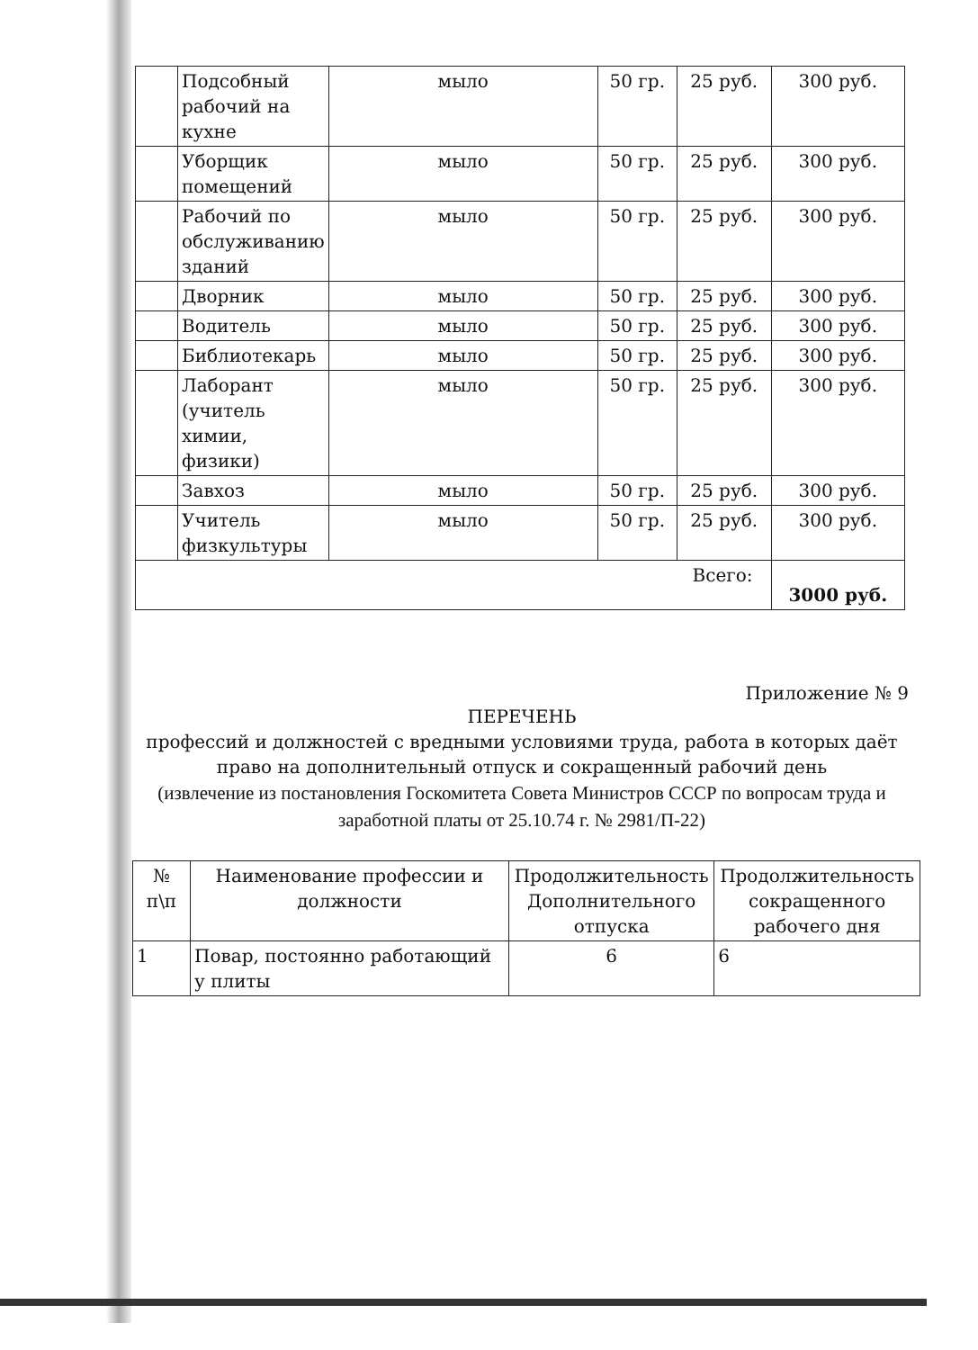| | Подсобный рабочий на кухне | мыло | 50 гр. | 25 руб. | 300 руб. |
| | Уборщик помещений | мыло | 50 гр. | 25 руб. | 300 руб. |
| | Рабочий по обслуживанию зданий | мыло | 50 гр. | 25 руб. | 300 руб. |
| | Дворник | мыло | 50 гр. | 25 руб. | 300 руб. |
| | Водитель | мыло | 50 гр. | 25 руб. | 300 руб. |
| | Библиотекарь | мыло | 50 гр. | 25 руб. | 300 руб. |
| | Лаборант (учитель химии, физики) | мыло | 50 гр. | 25 руб. | 300 руб. |
| | Завхоз | мыло | 50 гр. | 25 руб. | 300 руб. |
| | Учитель физкультуры | мыло | 50 гр. | 25 руб. | 300 руб. |
| Всего: | | | | | 3000 руб. |
Приложение № 9
ПЕРЕЧЕНЬ
профессий и должностей с вредными условиями труда, работа в которых даёт право на дополнительный отпуск и сокращенный рабочий день
(извлечение из постановления Госкомитета Совета Министров СССР по вопросам труда и заработной платы от 25.10.74 г. № 2981/П-22)
| № п\п | Наименование профессии и должности | Продолжительность Дополнительного отпуска | Продолжительность сокращенного рабочего дня |
| --- | --- | --- | --- |
| 1 | Повар, постоянно работающий у плиты | 6 | 6 |